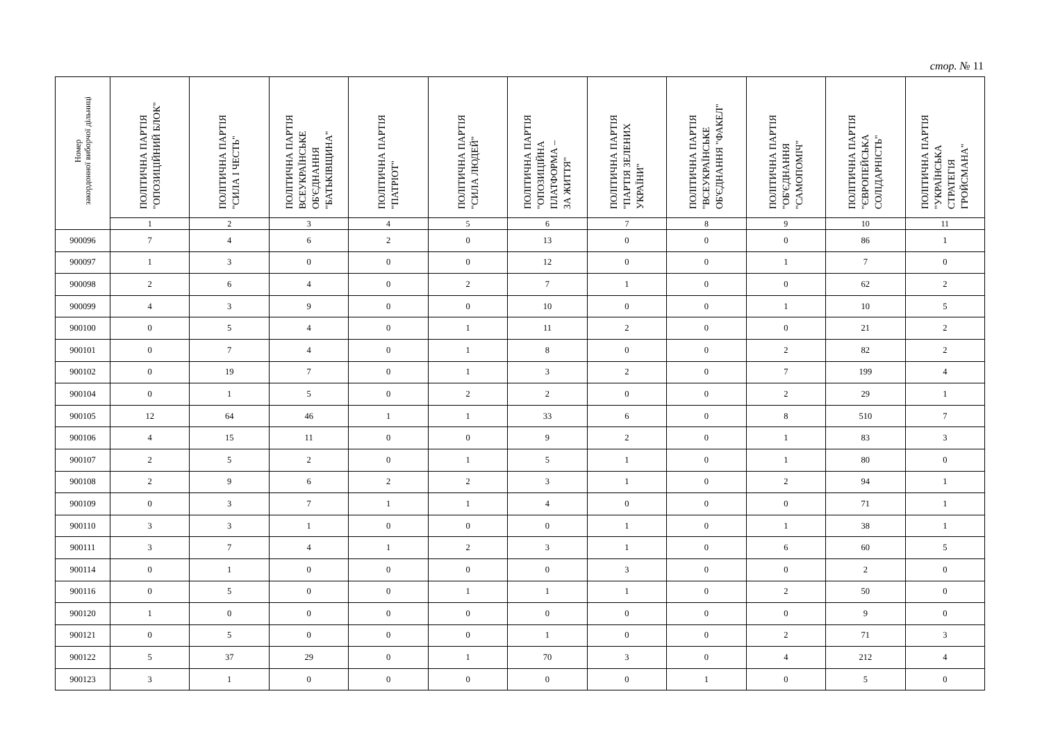стор. № 11
| Номер закордонної виборчої дільниці | ПОЛІТИЧНА ПАРТІЯ "ОПОЗИЦІЙНИЙ БЛОК" | ПОЛІТИЧНА ПАРТІЯ "СИЛА І ЧЕСТЬ" | ПОЛІТИЧНА ПАРТІЯ ВСЕУКРАЇНСЬКЕ ОБ'ЄДНАННЯ "БАТЬКІВЩИНА" | ПОЛІТИЧНА ПАРТІЯ "ПАТРІОТ" | ПОЛІТИЧНА ПАРТІЯ "СИЛА ЛЮДЕЙ" | ПОЛІТИЧНА ПАРТІЯ "ОПОЗИЦІЙНА ПЛАТФОРМА – ЗА ЖИТТЯ" | ПОЛІТИЧНА ПАРТІЯ "ПАРТІЯ ЗЕЛЕНИХ УКРАЇНИ" | ПОЛІТИЧНА ПАРТІЯ "ВСЕУКРАЇНСЬКЕ ОБ'ЄДНАННЯ "ФАКЕЛ" | ПОЛІТИЧНА ПАРТІЯ "ОБ'ЄДНАННЯ "САМОПОМІЧ" | ПОЛІТИЧНА ПАРТІЯ "ЄВРОПЕЙСЬКА СОЛІДАРНІСТЬ" | ПОЛІТИЧНА ПАРТІЯ "УКРАЇНСЬКА СТРАТЕГІЯ ГРОЙСМАНА" |
| --- | --- | --- | --- | --- | --- | --- | --- | --- | --- | --- | --- |
| | 1 | 2 | 3 | 4 | 5 | 6 | 7 | 8 | 9 | 10 | 11 |
| 900096 | 7 | 4 | 6 | 2 | 0 | 13 | 0 | 0 | 0 | 86 | 1 |
| 900097 | 1 | 3 | 0 | 0 | 0 | 12 | 0 | 0 | 1 | 7 | 0 |
| 900098 | 2 | 6 | 4 | 0 | 2 | 7 | 1 | 0 | 0 | 62 | 2 |
| 900099 | 4 | 3 | 9 | 0 | 0 | 10 | 0 | 0 | 1 | 10 | 5 |
| 900100 | 0 | 5 | 4 | 0 | 1 | 11 | 2 | 0 | 0 | 21 | 2 |
| 900101 | 0 | 7 | 4 | 0 | 1 | 8 | 0 | 0 | 2 | 82 | 2 |
| 900102 | 0 | 19 | 7 | 0 | 1 | 3 | 2 | 0 | 7 | 199 | 4 |
| 900104 | 0 | 1 | 5 | 0 | 2 | 2 | 0 | 0 | 2 | 29 | 1 |
| 900105 | 12 | 64 | 46 | 1 | 1 | 33 | 6 | 0 | 8 | 510 | 7 |
| 900106 | 4 | 15 | 11 | 0 | 0 | 9 | 2 | 0 | 1 | 83 | 3 |
| 900107 | 2 | 5 | 2 | 0 | 1 | 5 | 1 | 0 | 1 | 80 | 0 |
| 900108 | 2 | 9 | 6 | 2 | 2 | 3 | 1 | 0 | 2 | 94 | 1 |
| 900109 | 0 | 3 | 7 | 1 | 1 | 4 | 0 | 0 | 0 | 71 | 1 |
| 900110 | 3 | 3 | 1 | 0 | 0 | 0 | 1 | 0 | 1 | 38 | 1 |
| 900111 | 3 | 7 | 4 | 1 | 2 | 3 | 1 | 0 | 6 | 60 | 5 |
| 900114 | 0 | 1 | 0 | 0 | 0 | 0 | 3 | 0 | 0 | 2 | 0 |
| 900116 | 0 | 5 | 0 | 0 | 1 | 1 | 1 | 0 | 2 | 50 | 0 |
| 900120 | 1 | 0 | 0 | 0 | 0 | 0 | 0 | 0 | 0 | 9 | 0 |
| 900121 | 0 | 5 | 0 | 0 | 0 | 1 | 0 | 0 | 2 | 71 | 3 |
| 900122 | 5 | 37 | 29 | 0 | 1 | 70 | 3 | 0 | 4 | 212 | 4 |
| 900123 | 3 | 1 | 0 | 0 | 0 | 0 | 0 | 1 | 0 | 5 | 0 |